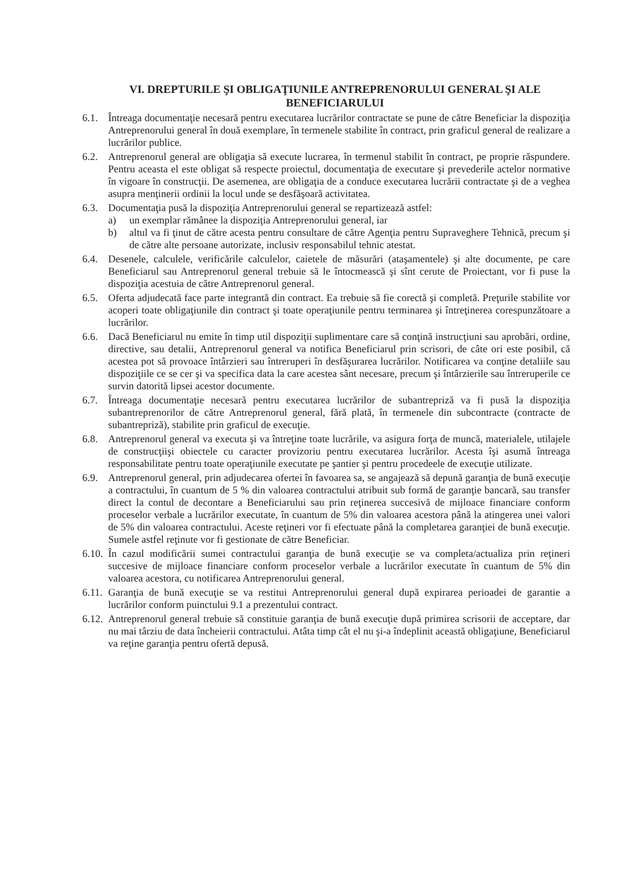VI. DREPTURILE ŞI OBLIGAŢIUNILE ANTREPRENORULUI GENERAL ŞI ALE BENEFICIARULUI
6.1. Întreaga documentaţie necesară pentru executarea lucrărilor contractate se pune de către Beneficiar la dispoziţia Antreprenorului general în două exemplare, în termenele stabilite în contract, prin graficul general de realizare a lucrărilor publice.
6.2. Antreprenorul general are obligaţia să execute lucrarea, în termenul stabilit în contract, pe proprie răspundere. Pentru aceasta el este obligat să respecte proiectul, documentaţia de executare şi prevederile actelor normative în vigoare în construcţii. De asemenea, are obligaţia de a conduce executarea lucrării contractate şi de a veghea asupra menţinerii ordinii la locul unde se desfăşoară activitatea.
6.3. Documentaţia pusă la dispoziţia Antreprenorului general se repartizează astfel:
a) un exemplar rămânee la dispoziţia Antreprenorului general, iar
b) altul va fi ţinut de către acesta pentru consultare de către Agenţia pentru Supraveghere Tehnică, precum şi de către alte persoane autorizate, inclusiv responsabilul tehnic atestat.
6.4. Desenele, calculele, verificările calculelor, caietele de măsurări (ataşamentele) şi alte documente, pe care Beneficiarul sau Antreprenorul general trebuie să le întocmească şi sînt cerute de Proiectant, vor fi puse la dispoziţia acestuia de către Antreprenorul general.
6.5. Oferta adjudecată face parte integrantă din contract. Ea trebuie să fie corectă şi completă. Preţurile stabilite vor acoperi toate obligaţiunile din contract şi toate operaţiunile pentru terminarea şi întreţinerea corespunzătoare a lucrărilor.
6.6. Dacă Beneficiarul nu emite în timp util dispoziţii suplimentare care să conţină instrucţiuni sau aprobări, ordine, directive, sau detalii, Antreprenorul general va notifica Beneficiarul prin scrisori, de câte ori este posibil, că acestea pot să provoace întârzieri sau întreruperi în desfăşurarea lucrărilor. Notificarea va conţine detaliile sau dispoziţiile ce se cer şi va specifica data la care acestea sânt necesare, precum şi întârzierile sau întreruperile ce survin datorită lipsei acestor documente.
6.7. Întreaga documentaţie necesară pentru executarea lucrărilor de subantrepriză va fi pusă la dispoziţia subantreprenorilor de către Antreprenorul general, fără plată, în termenele din subcontracte (contracte de subantrepriză), stabilite prin graficul de execuţie.
6.8. Antreprenorul general va executa şi va întreţine toate lucrările, va asigura forţa de muncă, materialele, utilajele de construcţiişi obiectele cu caracter provizoriu pentru executarea lucrărilor. Acesta îşi asumă întreaga responsabilitate pentru toate operaţiunile executate pe şantier şi pentru procedeele de execuţie utilizate.
6.9. Antreprenorul general, prin adjudecarea ofertei în favoarea sa, se angajează să depună garanţia de bună execuţie a contractului, în cuantum de 5 % din valoarea contractului atribuit sub formă de garanţie bancară, sau transfer direct la contul de decontare a Beneficiarului sau prin reţinerea succesivă de mijloace financiare conform proceselor verbale a lucrărilor executate, în cuantum de 5% din valoarea acestora până la atingerea unei valori de 5% din valoarea contractului. Aceste reţineri vor fi efectuate până la completarea garanţiei de bună execuţie. Sumele astfel reţinute vor fi gestionate de către Beneficiar.
6.10.
În cazul modificării sumei contractului garanţia de bună execuţie se va completa/actualiza prin reţineri succesive de mijloace financiare conform proceselor verbale a lucrărilor executate în cuantum de 5% din valoarea acestora, cu notificarea Antreprenorului general.
6.11.
Garanţia de bună execuţie se va restitui Antreprenorului general după expirarea perioadei de garantie a lucrărilor conform puinctului 9.1 a prezentului contract.
6.12.
Antreprenorul general trebuie să constituie garanţia de bună execuţie după primirea scrisorii de acceptare, dar nu mai târziu de data încheierii contractului. Atâta timp cât el nu şi-a îndeplinit această obligaţiune, Beneficiarul va reţine garanţia pentru ofertă depusă.